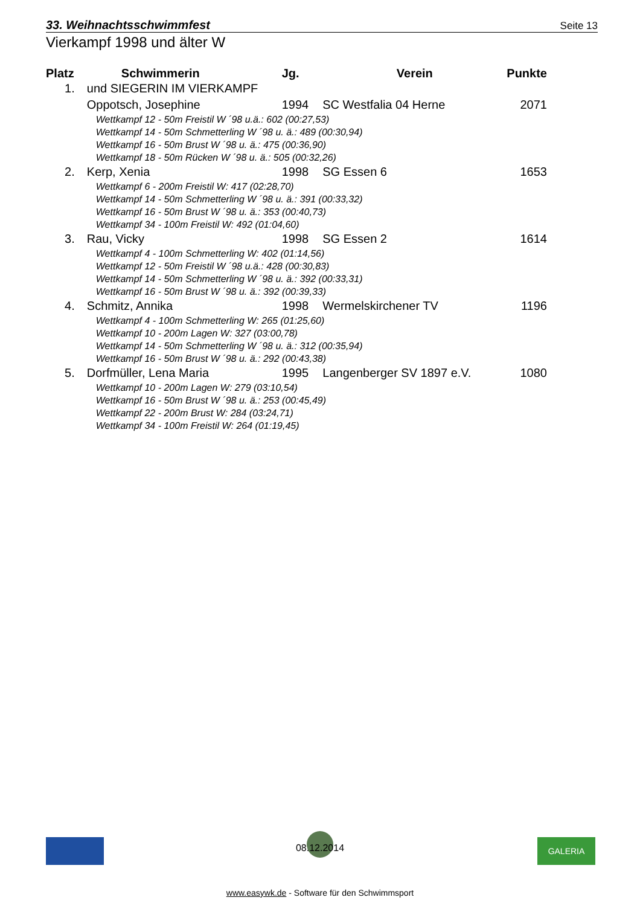33. Weihnachtsschwimmfest Seite 13
Vierkampf 1998 und älter W
| Platz | Schwimmerin | Jg. | Verein | Punkte |
| --- | --- | --- | --- | --- |
| 1. | und SIEGERIN IM VIERKAMPF | | | |
| | Oppotsch, Josephine | 1994 | SC Westfalia 04 Herne | 2071 |
| | Wettkampf 12 - 50m Freistil W ´98 u.ä.: 602 (00:27,53) | | | |
| | Wettkampf 14 - 50m Schmetterling W ´98 u. ä.: 489 (00:30,94) | | | |
| | Wettkampf 16 - 50m Brust W ´98 u. ä.: 475 (00:36,90) | | | |
| | Wettkampf 18 - 50m Rücken W ´98 u. ä.: 505 (00:32,26) | | | |
| 2. | Kerp, Xenia | 1998 | SG Essen 6 | 1653 |
| | Wettkampf 6 - 200m Freistil W: 417 (02:28,70) | | | |
| | Wettkampf 14 - 50m Schmetterling W ´98 u. ä.: 391 (00:33,32) | | | |
| | Wettkampf 16 - 50m Brust W ´98 u. ä.: 353 (00:40,73) | | | |
| | Wettkampf 34 - 100m Freistil W: 492 (01:04,60) | | | |
| 3. | Rau, Vicky | 1998 | SG Essen 2 | 1614 |
| | Wettkampf 4 - 100m Schmetterling W: 402 (01:14,56) | | | |
| | Wettkampf 12 - 50m Freistil W ´98 u.ä.: 428 (00:30,83) | | | |
| | Wettkampf 14 - 50m Schmetterling W ´98 u. ä.: 392 (00:33,31) | | | |
| | Wettkampf 16 - 50m Brust W ´98 u. ä.: 392 (00:39,33) | | | |
| 4. | Schmitz, Annika | 1998 | Wermelskirchener TV | 1196 |
| | Wettkampf 4 - 100m Schmetterling W: 265 (01:25,60) | | | |
| | Wettkampf 10 - 200m Lagen W: 327 (03:00,78) | | | |
| | Wettkampf 14 - 50m Schmetterling W ´98 u. ä.: 312 (00:35,94) | | | |
| | Wettkampf 16 - 50m Brust W ´98 u. ä.: 292 (00:43,38) | | | |
| 5. | Dorfmüller, Lena Maria | 1995 | Langenberger SV 1897 e.V. | 1080 |
| | Wettkampf 10 - 200m Lagen W: 279 (03:10,54) | | | |
| | Wettkampf 16 - 50m Brust W ´98 u. ä.: 253 (00:45,49) | | | |
| | Wettkampf 22 - 200m Brust W: 284 (03:24,71) | | | |
| | Wettkampf 34 - 100m Freistil W: 264 (01:19,45) | | | |
GALERIA
08.12.2014
www.easywk.de - Software für den Schwimmsport